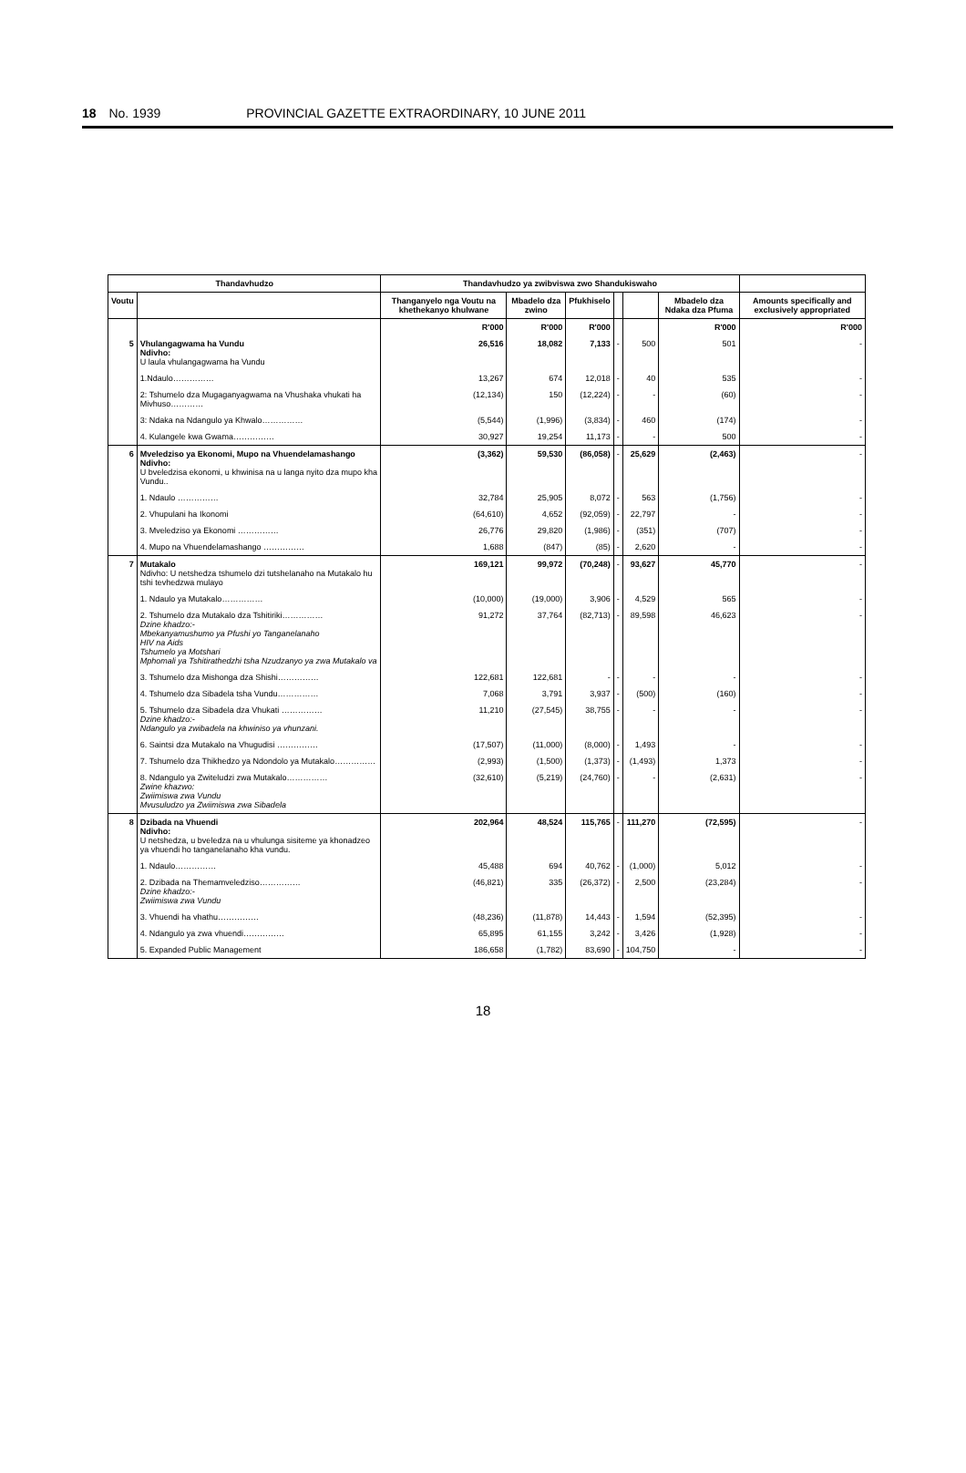18 No. 1939 PROVINCIAL GAZETTE EXTRAORDINARY, 10 JUNE 2011
| Thandavhudzo | | Thandavhudzo ya zwibviswa zwo Shandukiswaho | | | | | | |
| --- | --- | --- | --- | --- | --- | --- | --- | --- |
| Voutu | | Thanganyelo nga Voutu na khethekanyo khulwane | Mbadelo dza zwino | Pfukhiselo | | | Mbadelo dza Ndaka dza Pfuma | Amounts specifically and exclusively appropriated |
| | | R'000 | R'000 | R'000 | | | R'000 | R'000 |
| 5 | Vhulangagwama ha Vundu Ndivho: U laula vhulangagwama ha Vundu | 26,516 | 18,082 | 7,133 | - | 500 | 501 | - |
| | 1.Ndaulo…………… | 13,267 | 674 | 12,018 | - | 40 | 535 | - |
| | 2: Tshumelo dza Mugaganyagwama na Vhushaka vhukati ha Mivhuso………… | (12,134) | 150 | (12,224) | - | - | (60) | - |
| | 3: Ndaka na Ndangulo ya Khwalo…………… | (5,544) | (1,996) | (3,834) | - | 460 | (174) | - |
| | 4. Kulangele kwa Gwama…………… | 30,927 | 19,254 | 11,173 | - | - | 500 | - |
| 6 | Mveledziso ya Ekonomi, Mupo na Vhuendelamashango Ndivho: U bveledzisa ekonomi, u khwinisa na u langa nyito dza mupo kha Vundu.. | (3,362) | 59,530 | (86,058) | - | 25,629 | (2,463) | - |
| | 1. Ndaulo …………… | 32,784 | 25,905 | 8,072 | - | 563 | (1,756) | - |
| | 2. Vhupulani ha Ikonomi | (64,610) | 4,652 | (92,059) | - | 22,797 | - | - |
| | 3. Mveledziso ya Ekonomi …………… | 26,776 | 29,820 | (1,986) | - | (351) | (707) | - |
| | 4. Mupo na Vhuendelamashango …………… | 1,688 | (847) | (85) | - | 2,620 | - | - |
| 7 | Mutakalo Ndivho: U netshedza tshumelo dzi tutshelanaho na Mutakalo hu tshi tevhedzwa mulayo | 169,121 | 99,972 | (70,248) | - | 93,627 | 45,770 | - |
| | 1. Ndaulo ya Mutakalo…………… | (10,000) | (19,000) | 3,906 | - | 4,529 | 565 | - |
| | 2. Tshumelo dza Mutakalo dza Tshitiriki…………… Dzine khadzo:- Mbekanyamushumo ya Pfushi yo Tanganelanaho HIV na Aids Tshumelo ya Motshari Mphomali ya Tshitirathedzhi tsha Nzudzanyo ya zwa Mutakalo va | 91,272 | 37,764 | (82,713) | - | 89,598 | 46,623 | - |
| | 3. Tshumelo dza Mishonga dza Shishi…………… | 122,681 | 122,681 | - | - | - | - | - |
| | 4. Tshumelo dza Sibadela tsha Vundu…………… | 7,068 | 3,791 | 3,937 | - | (500) | (160) | - |
| | 5. Tshumelo dza Sibadela dza Vhukati …………… Dzine khadzo:- Ndangulo ya zwibadela na khwiniso ya vhunzani. | 11,210 | (27,545) | 38,755 | - | - | - | - |
| | 6. Saintsi dza Mutakalo na Vhugudisi …………… | (17,507) | (11,000) | (8,000) | - | 1,493 | - | - |
| | 7. Tshumelo dza Thikhedzo ya Ndondolo ya Mutakalo…………… | (2,993) | (1,500) | (1,373) | - | (1,493) | 1,373 | - |
| | 8. Ndangulo ya Zwiteludzi zwa Mutakalo…………… Zwine khazwo: Zwiimiswa zwa Vundu Mvusuludzo ya Zwiimiswa zwa Sibadela | (32,610) | (5,219) | (24,760) | - | - | (2,631) | - |
| 8 | Dzibada na Vhuendi Ndivho: U netshedza, u bveledza na u vhulunga sisiteme ya khonadzeo ya vhuendi ho tanganelanaho kha vundu. | 202,964 | 48,524 | 115,765 | - | 111,270 | (72,595) | - |
| | 1. Ndaulo…………… | 45,488 | 694 | 40,762 | - | (1,000) | 5,012 | - |
| | 2. Dzibada na Themamveledziso…………… Dzine khadzo:- Zwiimiswa zwa Vundu | (46,821) | 335 | (26,372) | - | 2,500 | (23,284) | - |
| | 3. Vhuendi ha vhathu…………… | (48,236) | (11,878) | 14,443 | - | 1,594 | (52,395) | - |
| | 4. Ndangulo ya zwa vhuendi…………… | 65,895 | 61,155 | 3,242 | - | 3,426 | (1,928) | - |
| | 5. Expanded Public Management | 186,658 | (1,782) | 83,690 | - | 104,750 | - | - |
18